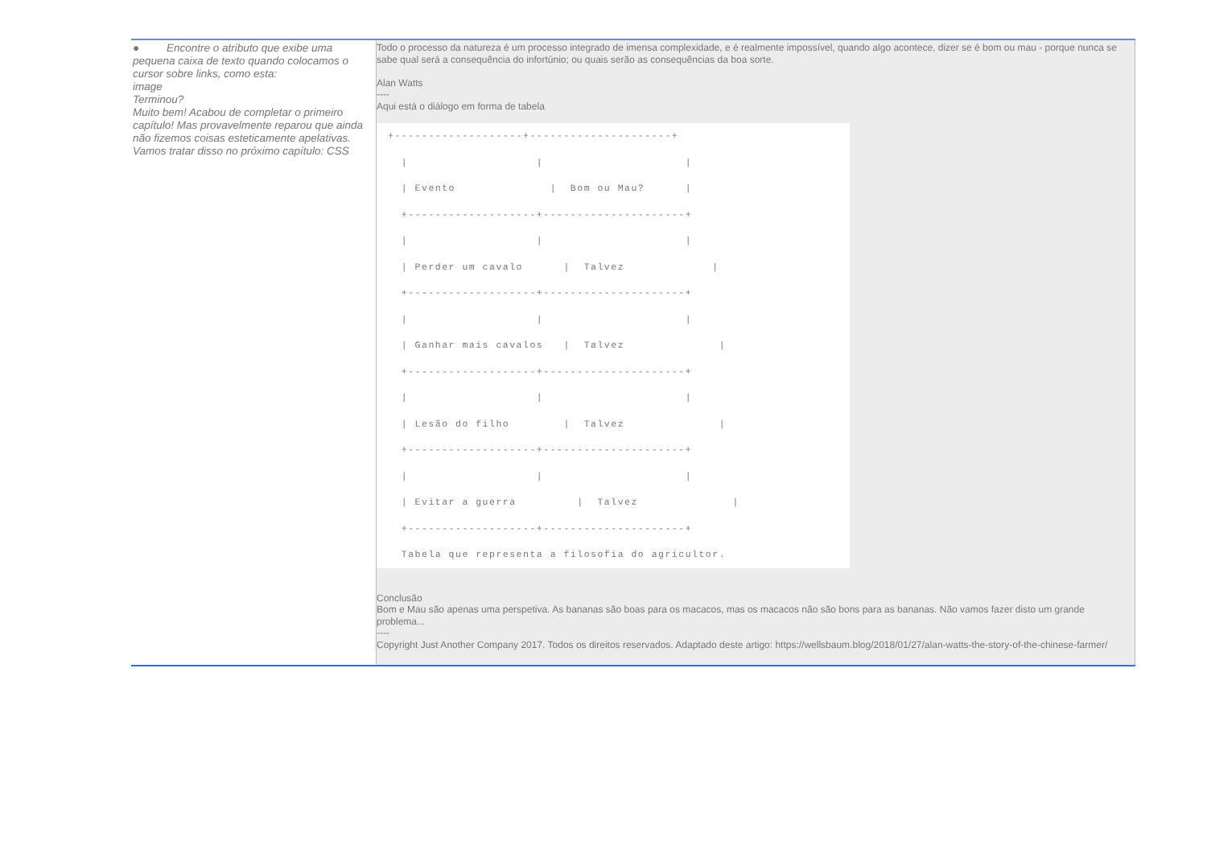| ● Encontre o atributo que exibe uma pequena caixa de texto quando colocamos o cursor sobre links, como esta: image Terminou? Muito bem! Acabou de completar o primeiro capítulo! Mas provavelmente reparou que ainda não fizemos coisas esteticamente apelativas. Vamos tratar disso no próximo capítulo: CSS | Todo o processo da natureza é um processo integrado de imensa complexidade, e é realmente impossível, quando algo acontece, dizer se é bom ou mau - porque nunca se sabe qual será a consequência do infortúnio; ou quais serão as consequências da boa sorte. Alan Watts ---- Aqui está o diálogo em forma de tabela +-------------------+---------------------+ / / / / Evento / Bom ou Mau? / +-------------------+---------------------+ / / / / Perder um cavalo / Talvez / +-------------------+---------------------+ / / / / Ganhar mais cavalos / Talvez / +-------------------+---------------------+ / / / / Lesão do filho / Talvez / +-------------------+---------------------+ / / / / Evitar a guerra / Talvez / +-------------------+---------------------+ Tabela que representa a filosofia do agricultor. Conclusão Bom e Mau são apenas uma perspetiva. As bananas são boas para os macacos, mas os macacos não são bons para as bananas. Não vamos fazer disto um grande problema... ---- Copyright Just Another Company 2017. Todos os direitos reservados. Adaptado deste artigo: https://wellsbaum.blog/2018/01/27/alan-watts-the-story-of-the-chinese-farmer/ |